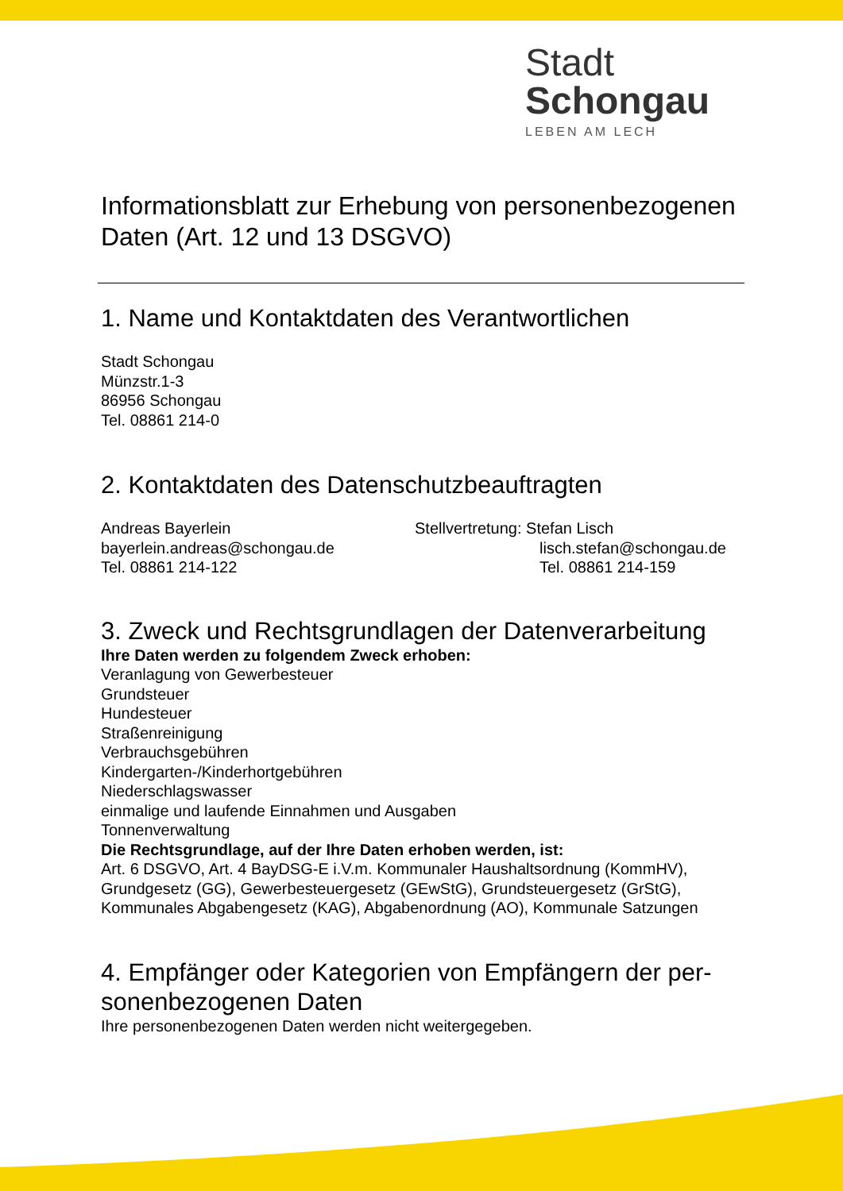Stadt Schongau
LEBEN AM LECH
Informationsblatt zur Erhebung von personenbezogenen Daten (Art. 12 und 13 DSGVO)
1. Name und Kontaktdaten des Verantwortlichen
Stadt Schongau
Münzstr.1-3
86956 Schongau
Tel. 08861 214-0
2. Kontaktdaten des Datenschutzbeauftragten
Andreas Bayerlein
bayerlein.andreas@schongau.de
Tel. 08861 214-122
Stellvertretung: Stefan Lisch
lisch.stefan@schongau.de
Tel. 08861 214-159
3. Zweck und Rechtsgrundlagen der Datenverarbeitung
Ihre Daten werden zu folgendem Zweck erhoben:
Veranlagung von Gewerbesteuer
Grundsteuer
Hundesteuer
Straßenreinigung
Verbrauchsgebühren
Kindergarten-/Kinderhortgebühren
Niederschlagswasser
einmalige und laufende Einnahmen und Ausgaben
Tonnenverwaltung
Die Rechtsgrundlage, auf der Ihre Daten erhoben werden, ist:
Art. 6 DSGVO, Art. 4 BayDSG-E i.V.m. Kommunaler Haushaltsordnung (KommHV), Grundgesetz (GG), Gewerbesteuergesetz (GEwStG), Grundsteuergesetz (GrStG), Kommunales Abgabengesetz (KAG), Abgabenordnung (AO), Kommunale Satzungen
4. Empfänger oder Kategorien von Empfängern der per-sonenbezogenen Daten
Ihre personenbezogenen Daten werden nicht weitergegeben.